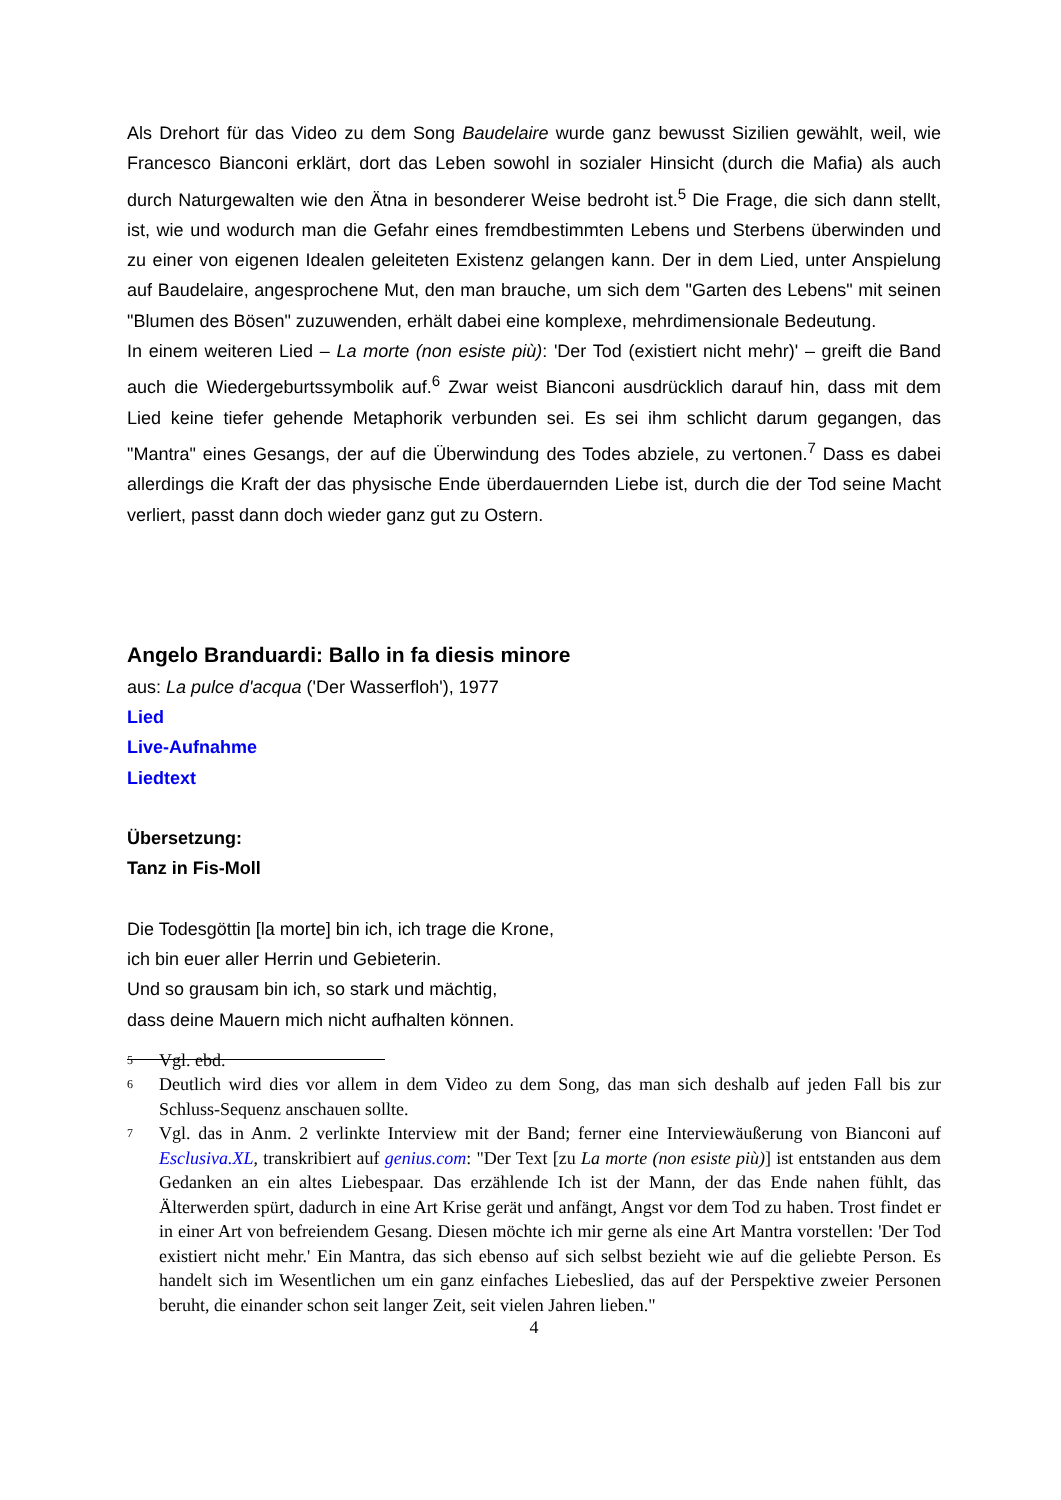Als Drehort für das Video zu dem Song Baudelaire wurde ganz bewusst Sizilien gewählt, weil, wie Francesco Bianconi erklärt, dort das Leben sowohl in sozialer Hinsicht (durch die Mafia) als auch durch Naturgewalten wie den Ätna in besonderer Weise bedroht ist.<sup>5</sup> Die Frage, die sich dann stellt, ist, wie und wodurch man die Gefahr eines fremdbestimmten Lebens und Sterbens überwinden und zu einer von eigenen Idealen geleiteten Existenz gelangen kann. Der in dem Lied, unter Anspielung auf Baudelaire, angesprochene Mut, den man brauche, um sich dem "Garten des Lebens" mit seinen "Blumen des Bösen" zuzuwenden, erhält dabei eine komplexe, mehrdimensionale Bedeutung.
In einem weiteren Lied – La morte (non esiste più): 'Der Tod (existiert nicht mehr)' – greift die Band auch die Wiedergeburtssymbolik auf.<sup>6</sup> Zwar weist Bianconi ausdrücklich darauf hin, dass mit dem Lied keine tiefer gehende Metaphorik verbunden sei. Es sei ihm schlicht darum gegangen, das "Mantra" eines Gesangs, der auf die Überwindung des Todes abziele, zu vertonen.<sup>7</sup> Dass es dabei allerdings die Kraft der das physische Ende überdauernden Liebe ist, durch die der Tod seine Macht verliert, passt dann doch wieder ganz gut zu Ostern.
Angelo Branduardi: Ballo in fa diesis minore
aus: La pulce d'acqua ('Der Wasserfloh'), 1977
Lied
Live-Aufnahme
Liedtext
Übersetzung:
Tanz in Fis-Moll
Die Todesgöttin [la morte] bin ich, ich trage die Krone,
ich bin euer aller Herrin und Gebieterin.
Und so grausam bin ich, so stark und mächtig,
dass deine Mauern mich nicht aufhalten können.
<sup>5</sup> Vgl. ebd.
<sup>6</sup> Deutlich wird dies vor allem in dem Video zu dem Song, das man sich deshalb auf jeden Fall bis zur Schluss-Sequenz anschauen sollte.
<sup>7</sup> Vgl. das in Anm. 2 verlinkte Interview mit der Band; ferner eine Interviewäußerung von Bianconi auf Esclusiva.XL, transkribiert auf genius.com: "Der Text [zu La morte (non esiste più)] ist entstanden aus dem Gedanken an ein altes Liebespaar. Das erzählende Ich ist der Mann, der das Ende nahen fühlt, das Älterwerden spürt, dadurch in eine Art Krise gerät und anfängt, Angst vor dem Tod zu haben. Trost findet er in einer Art von befreiendem Gesang. Diesen möchte ich mir gerne als eine Art Mantra vorstellen: 'Der Tod existiert nicht mehr.' Ein Mantra, das sich ebenso auf sich selbst bezieht wie auf die geliebte Person. Es handelt sich im Wesentlichen um ein ganz einfaches Liebeslied, das auf der Perspektive zweier Personen beruht, die einander schon seit langer Zeit, seit vielen Jahren lieben."
4